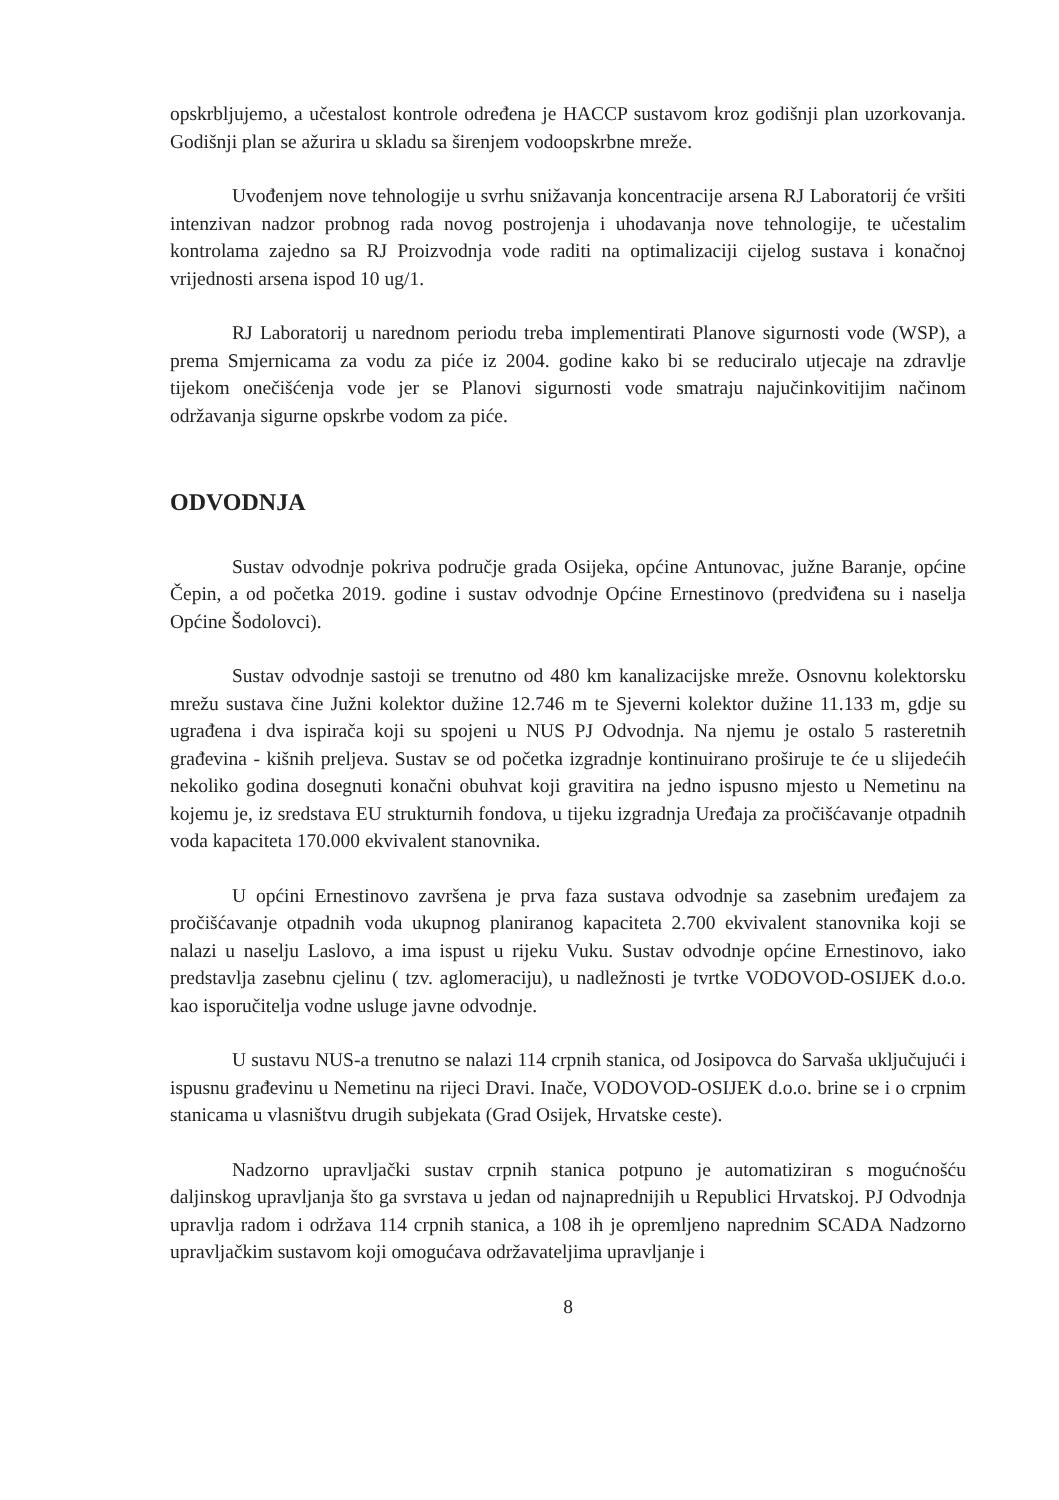opskrbljujemo, a učestalost kontrole određena je HACCP sustavom kroz godišnji plan uzorkovanja. Godišnji plan se ažurira u skladu sa širenjem vodoopskrbne mreže.
Uvođenjem nove tehnologije u svrhu snižavanja koncentracije arsena RJ Laboratorij će vršiti intenzivan nadzor probnog rada novog postrojenja i uhodavanja nove tehnologije, te učestalim kontrolama zajedno sa RJ Proizvodnja vode raditi na optimalizaciji cijelog sustava i konačnoj vrijednosti arsena ispod 10 ug/1.
RJ Laboratorij u narednom periodu treba implementirati Planove sigurnosti vode (WSP), a prema Smjernicama za vodu za piće iz 2004. godine kako bi se reduciralo utjecaje na zdravlje tijekom onečišćenja vode jer se Planovi sigurnosti vode smatraju najučinkovitijim načinom održavanja sigurne opskrbe vodom za piće.
ODVODNJA
Sustav odvodnje pokriva područje grada Osijeka, općine Antunovac, južne Baranje, općine Čepin, a od početka 2019. godine i sustav odvodnje Općine Ernestinovo (predviđena su i naselja Općine Šodolovci).
Sustav odvodnje sastoji se trenutno od 480 km kanalizacijske mreže. Osnovnu kolektorsku mrežu sustava čine Južni kolektor dužine 12.746 m te Sjeverni kolektor dužine 11.133 m, gdje su ugrađena i dva ispirača koji su spojeni u NUS PJ Odvodnja. Na njemu je ostalo 5 rasteretnih građevina - kišnih preljeva. Sustav se od početka izgradnje kontinuirano proširuje te će u slijedećih nekoliko godina dosegnuti konačni obuhvat koji gravitira na jedno ispusno mjesto u Nemetinu na kojemu je, iz sredstava EU strukturnih fondova, u tijeku izgradnja Uređaja za pročišćavanje otpadnih voda kapaciteta 170.000 ekvivalent stanovnika.
U općini Ernestinovo završena je prva faza sustava odvodnje sa zasebnim uređajem za pročišćavanje otpadnih voda ukupnog planiranog kapaciteta 2.700 ekvivalent stanovnika koji se nalazi u naselju Laslovo, a ima ispust u rijeku Vuku. Sustav odvodnje općine Ernestinovo, iako predstavlja zasebnu cjelinu ( tzv. aglomeraciju), u nadležnosti je tvrtke VODOVOD-OSIJEK d.o.o. kao isporučitelja vodne usluge javne odvodnje.
U sustavu NUS-a trenutno se nalazi 114 crpnih stanica, od Josipovca do Sarvaša uključujući i ispusnu građevinu u Nemetinu na rijeci Dravi. Inače, VODOVOD-OSIJEK d.o.o. brine se i o crpnim stanicama u vlasništvu drugih subjekata (Grad Osijek, Hrvatske ceste).
Nadzorno upravljački sustav crpnih stanica potpuno je automatiziran s mogućnošću daljinskog upravljanja što ga svrstava u jedan od najnaprednijih u Republici Hrvatskoj. PJ Odvodnja upravlja radom i održava 114 crpnih stanica, a 108 ih je opremljeno naprednim SCADA Nadzorno upravljačkim sustavom koji omogućava održavateljima upravljanje i
8